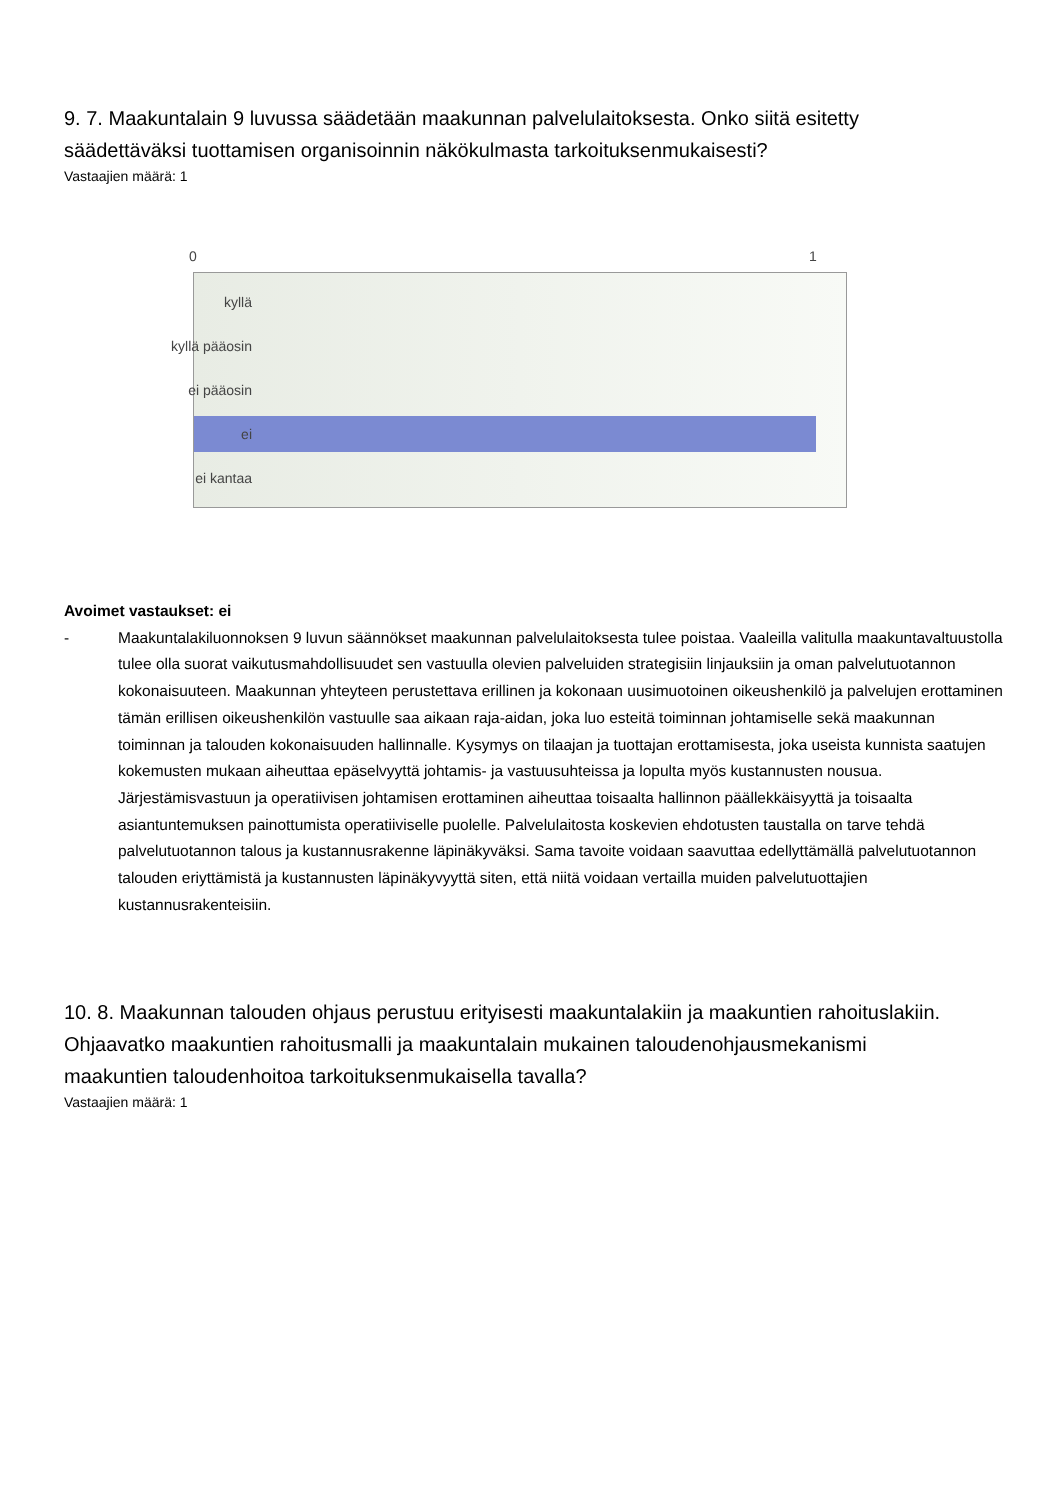9. 7. Maakuntalain 9 luvussa säädetään maakunnan palvelulaitoksesta. Onko siitä esitetty säädettäväksi tuottamisen organisoinnin näkökulmasta tarkoituksenmukaisesti?
Vastaajien määrä: 1
0 1
kyllä
kyllä pääosin
ei pääosin
ei
ei kantaa
Avoimet vastaukset: ei
- Maakuntalakiluonnoksen 9 luvun säännökset maakunnan palvelulaitoksesta tulee poistaa. Vaaleilla valitulla maakuntavaltuustolla tulee olla suorat vaikutusmahdollisuudet sen vastuulla olevien palveluiden strategisiin linjauksiin ja oman palvelutuotannon kokonaisuuteen. Maakunnan yhteyteen perustettava erillinen ja kokonaan uusimuotoinen oikeushenkilö ja palvelujen erottaminen tämän erillisen oikeushenkilön vastuulle saa aikaan raja-aidan, joka luo esteitä toiminnan johtamiselle sekä maakunnan toiminnan ja talouden kokonaisuuden hallinnalle. Kysymys on tilaajan ja tuottajan erottamisesta, joka useista kunnista saatujen kokemusten mukaan aiheuttaa epäselvyyttä johtamis- ja vastuusuhteissa ja lopulta myös kustannusten nousua. Järjestämisvastuun ja operatiivisen johtamisen erottaminen aiheuttaa toisaalta hallinnon päällekkäisyyttä ja toisaalta asiantuntemuksen painottumista operatiiviselle puolelle. Palvelulaitosta koskevien ehdotusten taustalla on tarve tehdä palvelutuotannon talous ja kustannusrakenne läpinäkyväksi. Sama tavoite voidaan saavuttaa edellyttämällä palvelutuotannon talouden eriyttämistä ja kustannusten läpinäkyvyyttä siten, että niitä voidaan vertailla muiden palvelutuottajien kustannusrakenteisiin.
10. 8. Maakunnan talouden ohjaus perustuu erityisesti maakuntalakiin ja maakuntien rahoituslakiin. Ohjaavatko maakuntien rahoitusmalli ja maakuntalain mukainen taloudenohjausmekanismi maakuntien taloudenhoitoa tarkoituksenmukaisella tavalla?
Vastaajien määrä: 1